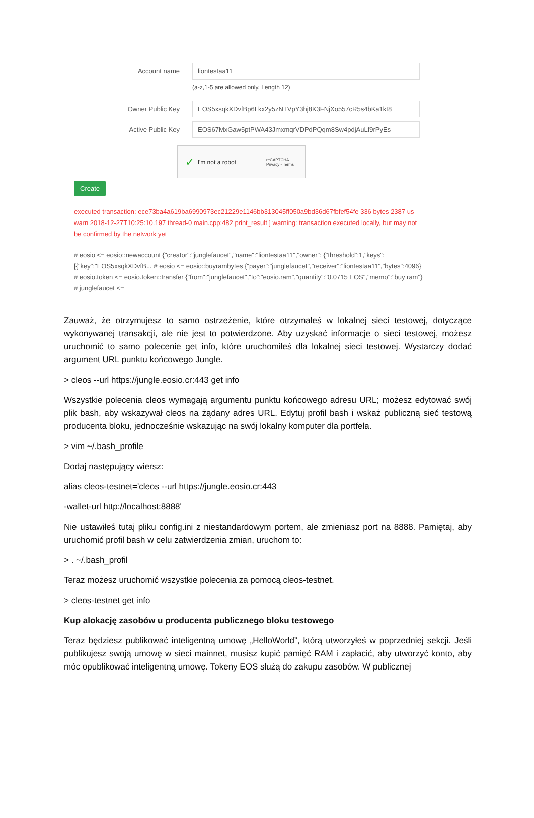Account name liontestaa11
(a-z,1-5 are allowed only. Length 12)
Owner Public Key EOS5xsqkXDvfBp6Lkx2y5zNTVpY3hj8K3FNjXo557cR5s4bKa1kt8
Active Public Key EOS67MxGaw5ptPWA43JmxmqrVDPdPQqm8Sw4pdjAuLf9rPyEs
✓ I'm not a robot reCAPTCHA
Privacy - Terms
Create
executed transaction: ece73ba4a619ba6990973ec21229e1146bb313045ff050a9bd36d67fbfef54fe 336 bytes 2387 us warn 2018-12-27T10:25:10.197 thread-0 main.cpp:482 print_result ] warning: transaction executed locally, but may not be confirmed by the network yet
# eosio <= eosio::newaccount {"creator":"junglefaucet","name":"liontestaa11","owner": {"threshold":1,"keys":[{"key":"EOS5xsqkXDvfB... # eosio <= eosio::buyrambytes {"payer":"junglefaucet","receiver":"liontestaa11","bytes":4096} # eosio.token <= eosio.token::transfer {"from":"junglefaucet","to":"eosio.ram","quantity":"0.0715 EOS","memo":"buy ram"} # junglefaucet <=
Zauważ, że otrzymujesz to samo ostrzeżenie, które otrzymałeś w lokalnej sieci testowej, dotyczące wykonywanej transakcji, ale nie jest to potwierdzone. Aby uzyskać informacje o sieci testowej, możesz uruchomić to samo polecenie get info, które uruchomiłeś dla lokalnej sieci testowej. Wystarczy dodać argument URL punktu końcowego Jungle.
> cleos --url https://jungle.eosio.cr:443 get info
Wszystkie polecenia cleos wymagają argumentu punktu końcowego adresu URL; możesz edytować swój plik bash, aby wskazywał cleos na żądany adres URL. Edytuj profil bash i wskaż publiczną sieć testową producenta bloku, jednocześnie wskazując na swój lokalny komputer dla portfela.
> vim ~/.bash_profile
Dodaj następujący wiersz:
alias cleos-testnet='cleos --url https://jungle.eosio.cr:443
-wallet-url http://localhost:8888'
Nie ustawiłeś tutaj pliku config.ini z niestandardowym portem, ale zmieniasz port na 8888. Pamiętaj, aby uruchomić profil bash w celu zatwierdzenia zmian, uruchom to:
> . ~/.bash_profil
Teraz możesz uruchomić wszystkie polecenia za pomocą cleos-testnet.
> cleos-testnet get info
Kup alokację zasobów u producenta publicznego bloku testowego
Teraz będziesz publikować inteligentną umowę „HelloWorld”, którą utworzyłeś w poprzedniej sekcji. Jeśli publikujesz swoją umowę w sieci mainnet, musisz kupić pamięć RAM i zapłacić, aby utworzyć konto, aby móc opublikować inteligentną umowę. Tokeny EOS służą do zakupu zasobów. W publicznej